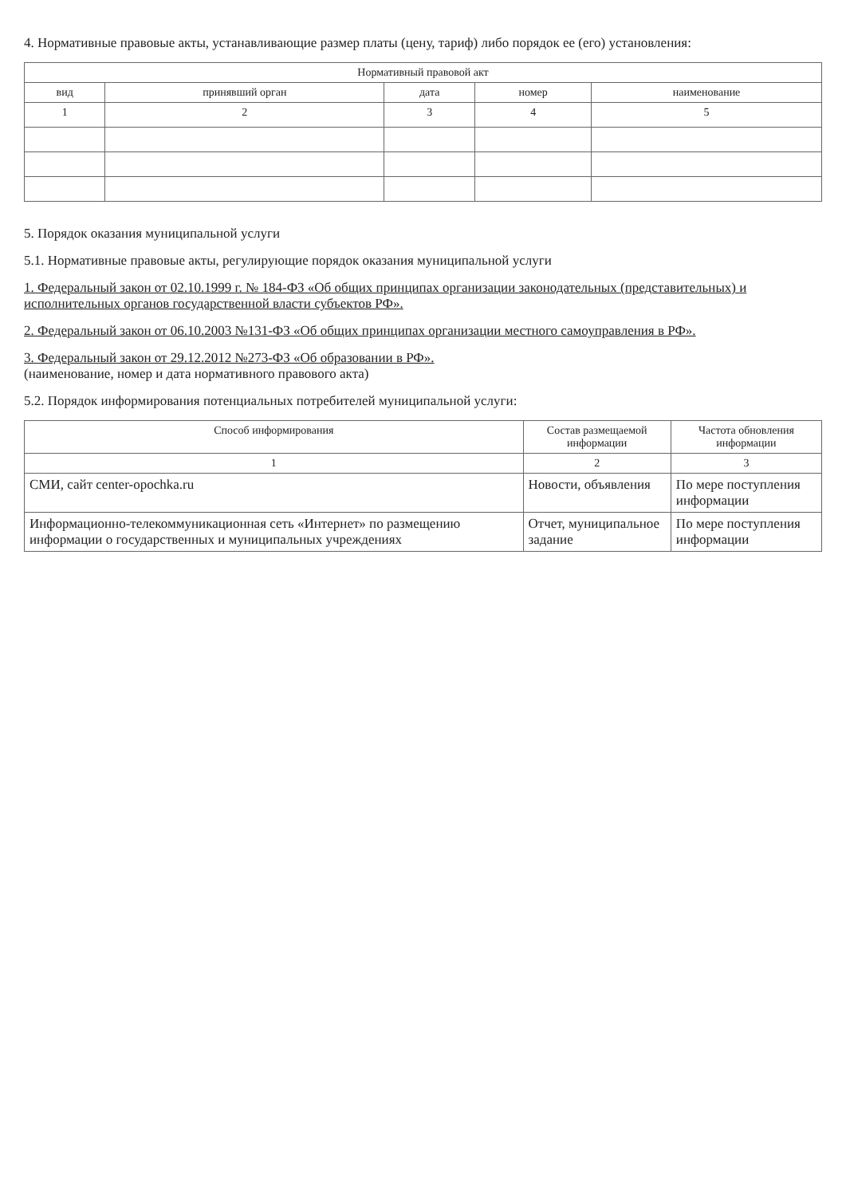4. Нормативные правовые акты, устанавливающие размер платы (цену, тариф) либо порядок ее (его) установления:
| Нормативный правовой акт | | | | |
| --- | --- | --- | --- | --- |
| вид | принявший орган | дата | номер | наименование |
| 1 | 2 | 3 | 4 | 5 |
5. Порядок оказания муниципальной услуги
5.1. Нормативные правовые акты, регулирующие порядок оказания муниципальной услуги
1. Федеральный закон от 02.10.1999 г. № 184-ФЗ «Об общих принципах организации законодательных (представительных) и исполнительных органов государственной власти субъектов РФ».
2. Федеральный закон от 06.10.2003 №131-ФЗ «Об общих принципах организации местного самоуправления в РФ».
3. Федеральный закон от 29.12.2012 №273-ФЗ «Об образовании в РФ».
(наименование, номер и дата нормативного правового акта)
5.2. Порядок информирования потенциальных потребителей муниципальной услуги:
| Способ информирования | Состав размещаемой информации | Частота обновления информации |
| --- | --- | --- |
| 1 | 2 | 3 |
| СМИ, сайт center-opochka.ru | Новости, объявления | По мере поступления информации |
| Информационно-телекоммуникационная сеть «Интернет» по размещению информации о государственных и муниципальных учреждениях | Отчет, муниципальное задание | По мере поступления информации |